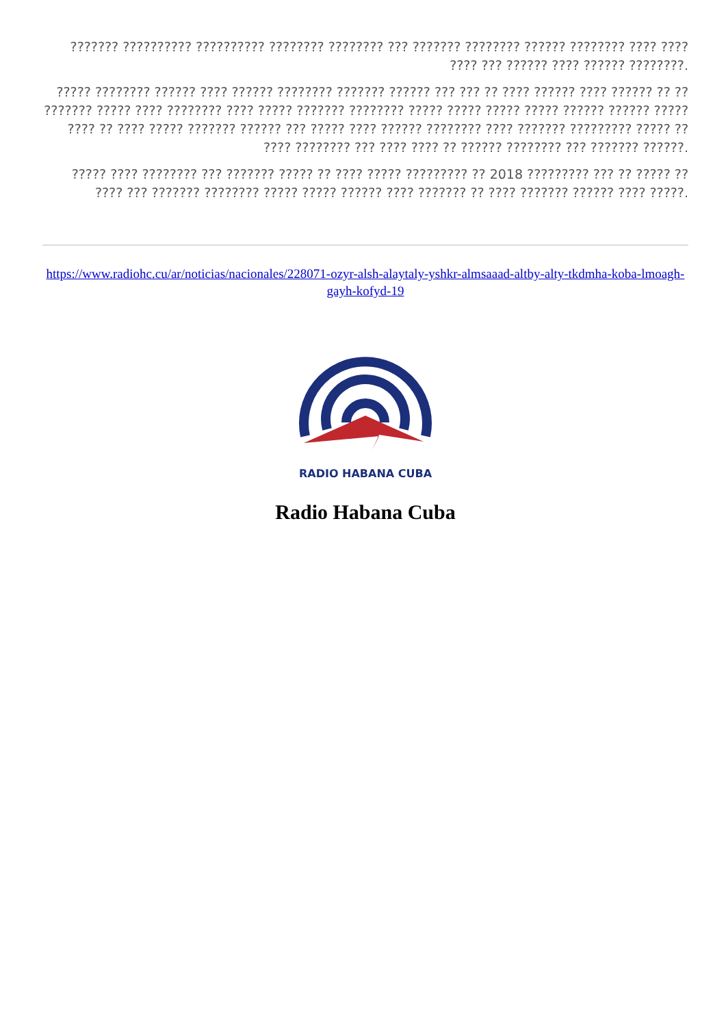??????? ?????????? ?????????? ???????? ???????? ??? ??????? ???????? ?????? ???????? ???? ???? ???? ??? ?????? ???? ?????? ????????.
????? ???????? ?????? ???? ?????? ???????? ??????? ?????? ??? ??? ?? ???? ?????? ???? ?????? ?? ?? ??????? ????? ???? ???????? ???? ????? ??????? ???????? ????? ????? ????? ????? ?????? ?????? ????? ???? ?? ???? ????? ??????? ?????? ??? ????? ???? ?????? ???????? ???? ??????? ????????? ????? ?? ???? ???????? ??? ???? ???? ?? ?????? ???????? ??? ??????? ??????.
????? ???? ???????? ??? ??????? ????? ?? ???? ????? ????????? ?? 2018 ????????? ??? ?? ????? ?? ???? ??? ??????? ???????? ????? ????? ?????? ???? ??????? ?? ???? ??????? ?????? ???? ?????.
https://www.radiohc.cu/ar/noticias/nacionales/228071-ozyr-alsh-alaytaly-yshkr-almsaaad-altby-alty-tkdmha-koba-lmoagh-gayh-kofyd-19
RADIO HABANA CUBA
Radio Habana Cuba